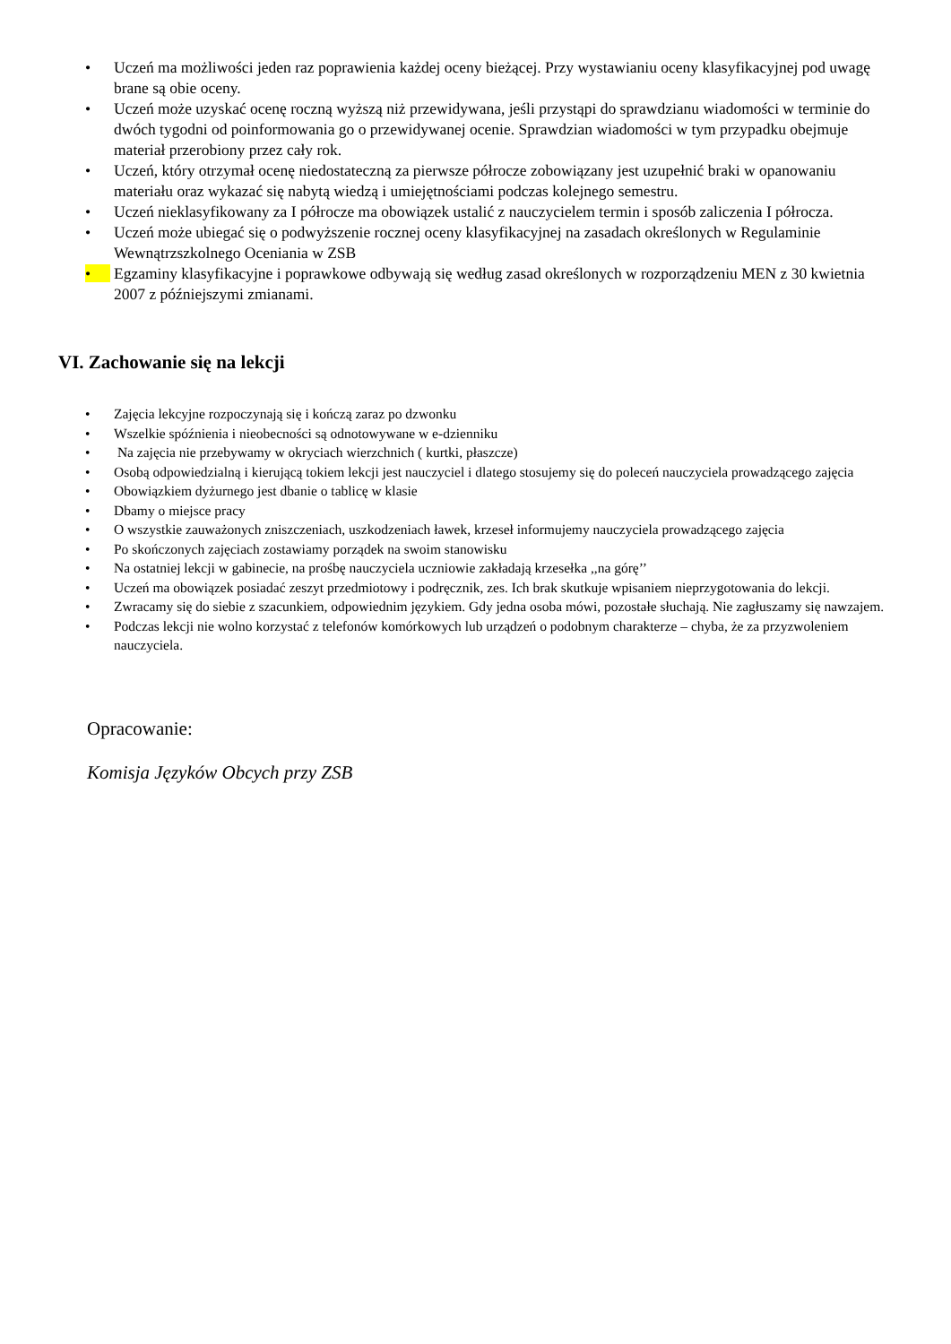• Uczeń ma możliwości jeden raz poprawienia każdej oceny bieżącej. Przy wystawianiu oceny klasyfikacyjnej pod uwagę brane są obie oceny.
• Uczeń może uzyskać ocenę roczną wyższą niż przewidywana, jeśli przystąpi do sprawdzianu wiadomości w terminie do dwóch tygodni od poinformowania go o przewidywanej ocenie. Sprawdzian wiadomości w tym przypadku obejmuje materiał przerobiony przez cały rok.
• Uczeń, który otrzymał ocenę niedostateczną za pierwsze półrocze zobowiązany jest uzupełnić braki w opanowaniu materiału oraz wykazać się nabytą wiedzą i umiejętnościami podczas kolejnego semestru.
• Uczeń nieklasyfikowany za I półrocze ma obowiązek ustalić z nauczycielem termin i sposób zaliczenia I półrocza.
• Uczeń może ubiegać się o podwyższenie rocznej oceny klasyfikacyjnej na zasadach określonych w Regulaminie Wewnątrzszkolnego Oceniania w ZSB
• Egzaminy klasyfikacyjne i poprawkowe odbywają się według zasad określonych w rozporządzeniu MEN z 30 kwietnia 2007 z późniejszymi zmianami.
VI. Zachowanie się na lekcji
• Zajęcia lekcyjne rozpoczynają się i kończą zaraz po dzwonku
• Wszelkie spóźnienia i nieobecności są odnotowywane w e-dzienniku
• Na zajęcia nie przebywamy w okryciach wierzchnich ( kurtki, płaszcze)
• Osobą odpowiedzialną i kierującą tokiem lekcji jest nauczyciel i dlatego stosujemy się do poleceń nauczyciela prowadzącego zajęcia
• Obowiązkiem dyżurnego jest dbanie o tablicę w klasie
• Dbamy o miejsce pracy
• O wszystkie zauważonych zniszczeniach, uszkodzeniach ławek, krzeseł informujemy nauczyciela prowadzącego zajęcia
• Po skończonych zajęciach zostawiamy porządek na swoim stanowisku
• Na ostatniej lekcji w gabinecie, na prośbę nauczyciela uczniowie zakładają krzesełka ,,na górę’’
• Uczeń ma obowiązek posiadać zeszyt przedmiotowy i podręcznik, zes. Ich brak skutkuje wpisaniem nieprzygotowania do lekcji.
• Zwracamy się do siebie z szacunkiem, odpowiednim językiem. Gdy jedna osoba mówi, pozostałe słuchają. Nie zagłuszamy się nawzajem.
• Podczas lekcji nie wolno korzystać z telefonów komórkowych lub urządzeń o podobnym charakterze – chyba, że za przyzwoleniem nauczyciela.
Opracowanie:
Komisja Języków Obcych przy ZSB